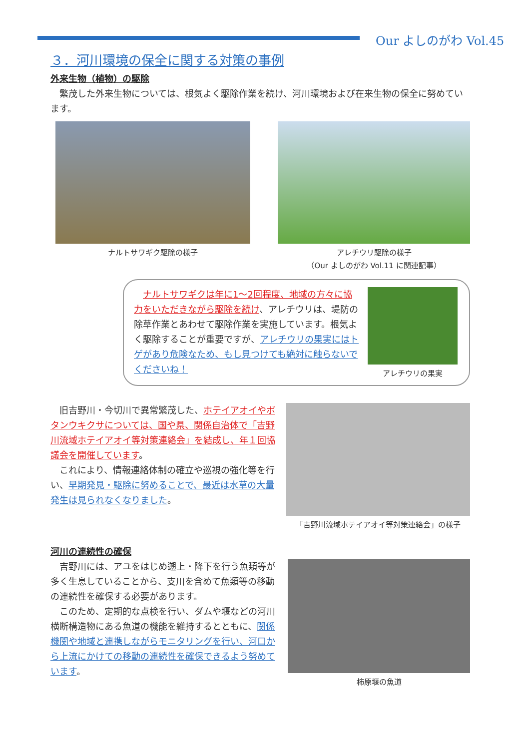Our よしのがわ Vol.45
３．河川環境の保全に関する対策の事例
外来生物（植物）の駆除
繁茂した外来生物については、根気よく駆除作業を続け、河川環境および在来生物の保全に努めています。
ナルトサワギク駆除の様子 アレチウリ駆除の様子
（Our よしのがわ Vol.11 に関連記事）
ナルトサワギクは年に1～2回程度、地域の方々に協力をいただきながら駆除を続け、アレチウリは、堤防の除草作業とあわせて駆除作業を実施しています。根気よく駆除することが重要ですが、アレチウリの果実にはトゲがあり危険なため、もし見つけても絶対に触らないでくださいね！
アレチウリの果実
旧吉野川・今切川で異常繁茂した、ホテイアオイやボタンウキクサについては、国や県、関係自治体で「吉野川流域ホテイアオイ等対策連絡会」を結成し、年１回協議会を開催しています。
これにより、情報連絡体制の確立や巡視の強化等を行い、早期発見・駆除に努めることで、最近は水草の大量発生は見られなくなりました。
「吉野川流域ホテイアオイ等対策連絡会」の様子
河川の連続性の確保
吉野川には、アユをはじめ遡上・降下を行う魚類等が多く生息していることから、支川を含めて魚類等の移動の連続性を確保する必要があります。
このため、定期的な点検を行い、ダムや堰などの河川横断構造物にある魚道の機能を維持するとともに、関係機関や地域と連携しながらモニタリングを行い、河口から上流にかけての移動の連続性を確保できるよう努めています。
柿原堰の魚道